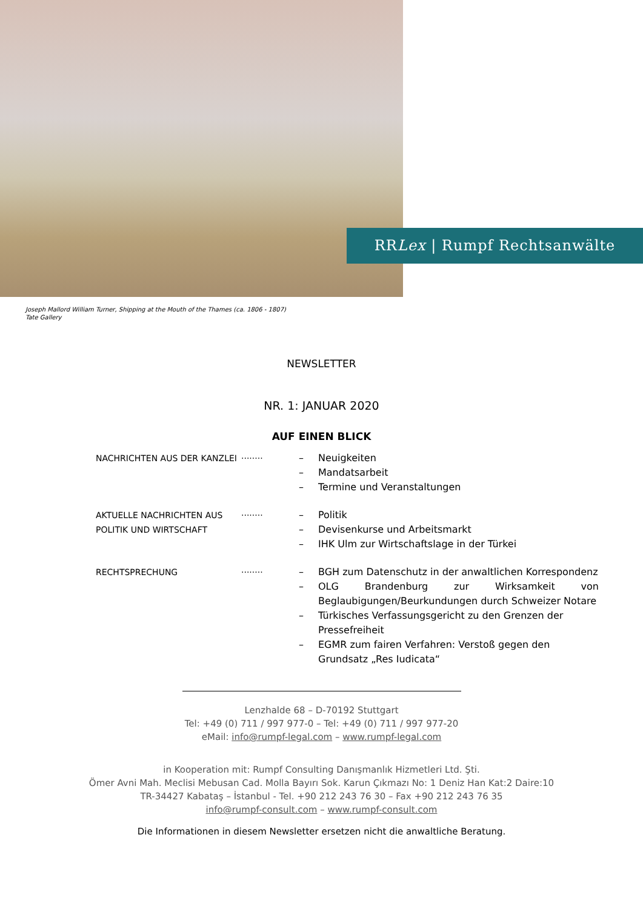RRLex | Rumpf Rechtsanwälte
Joseph Mallord William Turner, Shipping at the Mouth of the Thames (ca. 1806 - 1807)
Tate Gallery
NEWSLETTER
NR. 1: JANUAR 2020
AUF EINEN BLICK
NACHRICHTEN AUS DER KANZLEI
........
– Neuigkeiten
– Mandatsarbeit
– Termine und Veranstaltungen
AKTUELLE NACHRICHTEN AUS POLITIK UND WIRTSCHAFT
........
– Politik
– Devisenkurse und Arbeitsmarkt
– IHK Ulm zur Wirtschaftslage in der Türkei
RECHTSPRECHUNG
........
– BGH zum Datenschutz in der anwaltlichen Korrespondenz
– OLG Brandenburg zur Wirksamkeit von Beglaubigungen/Beurkundungen durch Schweizer Notare
– Türkisches Verfassungsgericht zu den Grenzen der Pressefreiheit
– EGMR zum fairen Verfahren: Verstoß gegen den Grundsatz „Res Iudicata“
Lenzhalde 68 – D-70192 Stuttgart
Tel: +49 (0) 711 / 997 977-0 – Tel: +49 (0) 711 / 997 977-20
eMail: info@rumpf-legal.com – www.rumpf-legal.com
in Kooperation mit: Rumpf Consulting Danışmanlık Hizmetleri Ltd. Şti.
Ömer Avni Mah. Meclisi Mebusan Cad. Molla Bayırı Sok. Karun Çıkmazı No: 1 Deniz Han Kat:2 Daire:10
TR-34427 Kabataş – İstanbul - Tel. +90 212 243 76 30 – Fax +90 212 243 76 35
info@rumpf-consult.com – www.rumpf-consult.com
Die Informationen in diesem Newsletter ersetzen nicht die anwaltliche Beratung.